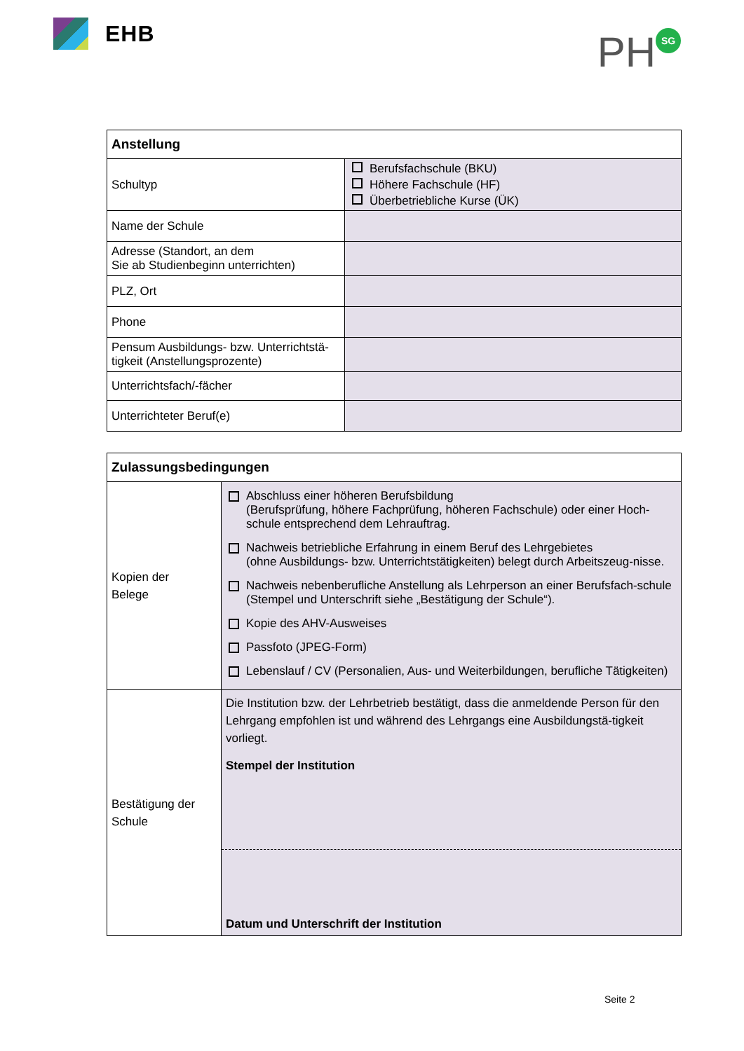EHB
PH SG
| Anstellung | |
| Schultyp | Berufsfachschule (BKU) Höhere Fachschule (HF) Überbetriebliche Kurse (ÜK) |
| Name der Schule | |
| Adresse (Standort, an dem Sie ab Studienbeginn unterrichten) | |
| PLZ, Ort | |
| Phone | |
| Pensum Ausbildungs- bzw. Unterrichtstä-tigkeit (Anstellungsprozente) | |
| Unterrichtsfach/-fächer | |
| Unterrichteter Beruf(e) | |
| Zulassungsbedingungen | |
| Kopien der Belege | Abschluss einer höheren Berufsbildung (Berufsprüfung, höhere Fachprüfung, höheren Fachschule) oder einer Hoch-schule entsprechend dem Lehrauftrag. Nachweis betriebliche Erfahrung in einem Beruf des Lehrgebietes (ohne Ausbildungs- bzw. Unterrichtstätigkeiten) belegt durch Arbeitszeug-nisse. Nachweis nebenberufliche Anstellung als Lehrperson an einer Berufsfach-schule (Stempel und Unterschrift siehe „Bestätigung der Schule“). Kopie des AHV-Ausweises Passfoto (JPEG-Form) Lebenslauf / CV (Personalien, Aus- und Weiterbildungen, berufliche Tätigkeiten) |
| Bestätigung der Schule | Die Institution bzw. der Lehrbetrieb bestätigt, dass die anmeldende Person für den Lehrgang empfohlen ist und während des Lehrgangs eine Ausbildungstä-tigkeit vorliegt. Stempel der Institution Datum und Unterschrift der Institution |
Seite 2